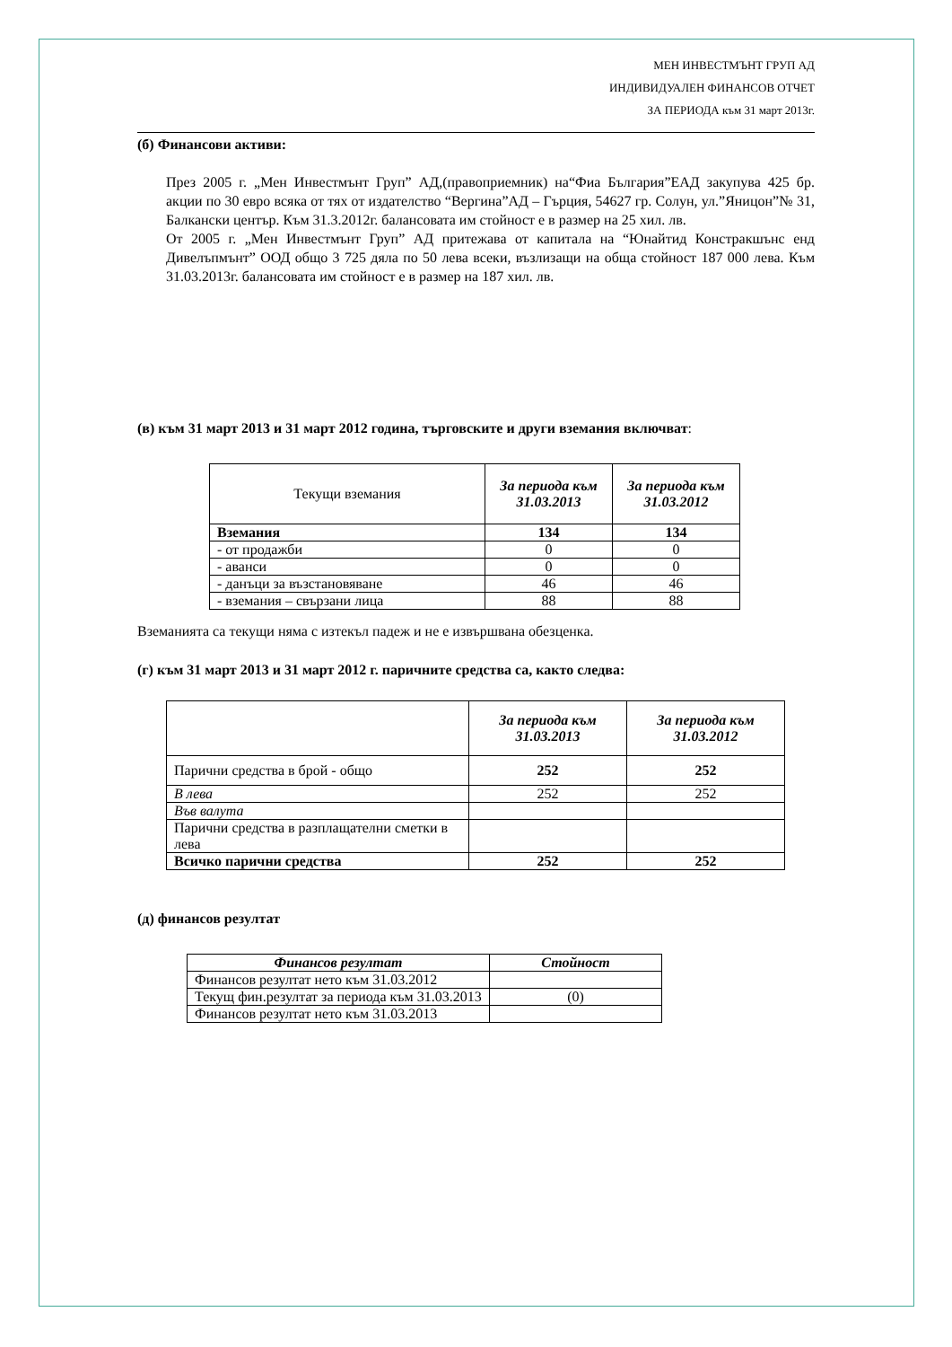МЕН ИНВЕСТМЪНТ ГРУП АД
ИНДИВИДУАЛЕН ФИНАНСОВ ОТЧЕТ
ЗА ПЕРИОДА към 31 март 2013г.
(б) Финансови активи:
През 2005 г. „Мен Инвестмънт Груп” АД,(правоприемник) на“Фиа България”ЕАД закупува 425 бр. акции по 30 евро всяка от тях от издателство “Вергина”АД – Гърция, 54627 гр. Солун, ул.”Яницон”№ 31, Балкански център. Към 31.3.2012г. балансовата им стойност е в размер на 25 хил. лв.
От 2005 г. „Мен Инвестмънт Груп” АД притежава от капитала на “Юнайтид Констракшънс енд Дивелъпмънт” ООД общо 3 725 дяла по 50 лева всеки, възлизащи на обща стойност 187 000 лева. Към 31.03.2013г. балансовата им стойност е в размер на 187 хил. лв.
(в) към 31 март 2013 и 31 март 2012 година, търговските и други вземания включват:
| Текущи вземания | За периода към 31.03.2013 | За периода към 31.03.2012 |
| Вземания | 134 | 134 |
| - от продажби | 0 | 0 |
| - аванси | 0 | 0 |
| - данъци за възстановяване | 46 | 46 |
| - вземания – свързани лица | 88 | 88 |
Вземанията са текущи няма с изтекъл падеж и не е извършвана обезценка.
(г) към 31 март 2013 и 31 март 2012 г. паричните средства са, както следва:
| | За периода към 31.03.2013 | За периода към 31.03.2012 |
| Парични средства в брой - общо | 252 | 252 |
| В лева | 252 | 252 |
| Във валута | | |
| Парични средства в разплащателни сметки в лева | | |
| Всичко парични средства | 252 | 252 |
(д) финансов резултат
| Финансов резултат | Стойност |
| --- | --- |
| Финансов резултат нето към 31.03.2012 | |
| Текущ фин.резултат за периода към 31.03.2013 | (0) |
| Финансов резултат нето към 31.03.2013 | |